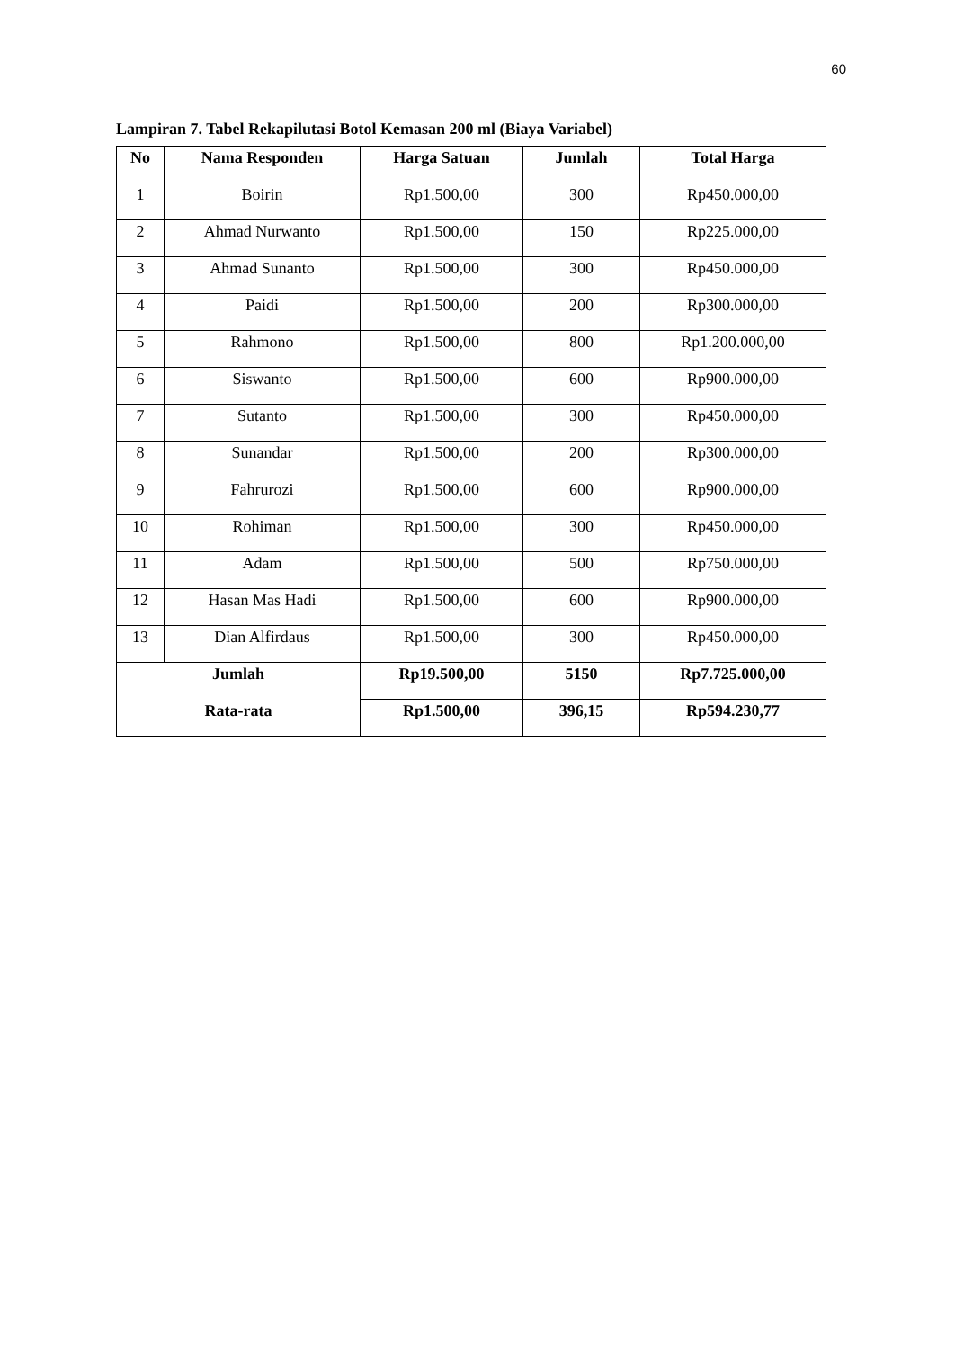60
Lampiran 7. Tabel Rekapilutasi Botol Kemasan 200 ml (Biaya Variabel)
| No | Nama Responden | Harga Satuan | Jumlah | Total Harga |
| --- | --- | --- | --- | --- |
| 1 | Boirin | Rp1.500,00 | 300 | Rp450.000,00 |
| 2 | Ahmad Nurwanto | Rp1.500,00 | 150 | Rp225.000,00 |
| 3 | Ahmad Sunanto | Rp1.500,00 | 300 | Rp450.000,00 |
| 4 | Paidi | Rp1.500,00 | 200 | Rp300.000,00 |
| 5 | Rahmono | Rp1.500,00 | 800 | Rp1.200.000,00 |
| 6 | Siswanto | Rp1.500,00 | 600 | Rp900.000,00 |
| 7 | Sutanto | Rp1.500,00 | 300 | Rp450.000,00 |
| 8 | Sunandar | Rp1.500,00 | 200 | Rp300.000,00 |
| 9 | Fahrurozi | Rp1.500,00 | 600 | Rp900.000,00 |
| 10 | Rohiman | Rp1.500,00 | 300 | Rp450.000,00 |
| 11 | Adam | Rp1.500,00 | 500 | Rp750.000,00 |
| 12 | Hasan Mas Hadi | Rp1.500,00 | 600 | Rp900.000,00 |
| 13 | Dian Alfirdaus | Rp1.500,00 | 300 | Rp450.000,00 |
| Jumlah | | Rp19.500,00 | 5150 | Rp7.725.000,00 |
| Rata-rata | | Rp1.500,00 | 396,15 | Rp594.230,77 |